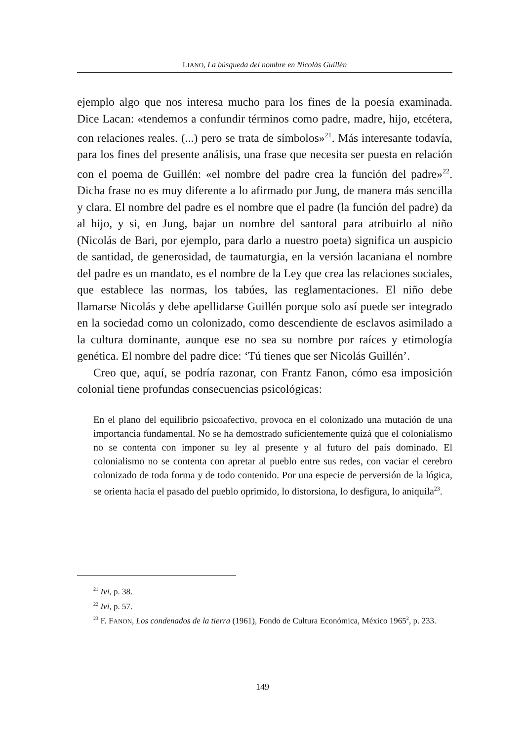LIANO, La búsqueda del nombre en Nicolás Guillén
ejemplo algo que nos interesa mucho para los fines de la poesía examinada. Dice Lacan: «tendemos a confundir términos como padre, madre, hijo, etcétera, con relaciones reales. (...) pero se trata de símbolos»<sup>21</sup>. Más interesante todavía, para los fines del presente análisis, una frase que necesita ser puesta en relación con el poema de Guillén: «el nombre del padre crea la función del padre»<sup>22</sup>. Dicha frase no es muy diferente a lo afirmado por Jung, de manera más sencilla y clara. El nombre del padre es el nombre que el padre (la función del padre) da al hijo, y si, en Jung, bajar un nombre del santoral para atribuirlo al niño (Nicolás de Bari, por ejemplo, para darlo a nuestro poeta) significa un auspicio de santidad, de generosidad, de taumaturgia, en la versión lacaniana el nombre del padre es un mandato, es el nombre de la Ley que crea las relaciones sociales, que establece las normas, los tabúes, las reglamentaciones. El niño debe llamarse Nicolás y debe apellidarse Guillén porque solo así puede ser integrado en la sociedad como un colonizado, como descendiente de esclavos asimilado a la cultura dominante, aunque ese no sea su nombre por raíces y etimología genética. El nombre del padre dice: ‘Tú tienes que ser Nicolás Guillén’.
Creo que, aquí, se podría razonar, con Frantz Fanon, cómo esa imposición colonial tiene profundas consecuencias psicológicas:
En el plano del equilibrio psicoafectivo, provoca en el colonizado una mutación de una importancia fundamental. No se ha demostrado suficientemente quizá que el colonialismo no se contenta con imponer su ley al presente y al futuro del país dominado. El colonialismo no se contenta con apretar al pueblo entre sus redes, con vaciar el cerebro colonizado de toda forma y de todo contenido. Por una especie de perversión de la lógica, se orienta hacia el pasado del pueblo oprimido, lo distorsiona, lo desfigura, lo aniquila<sup>23</sup>.
<sup>21</sup> Ivi, p. 38.
<sup>22</sup> Ivi, p. 57.
<sup>23</sup> F. FANON, Los condenados de la tierra (1961), Fondo de Cultura Económica, México 1965<sup>2</sup>, p. 233.
149